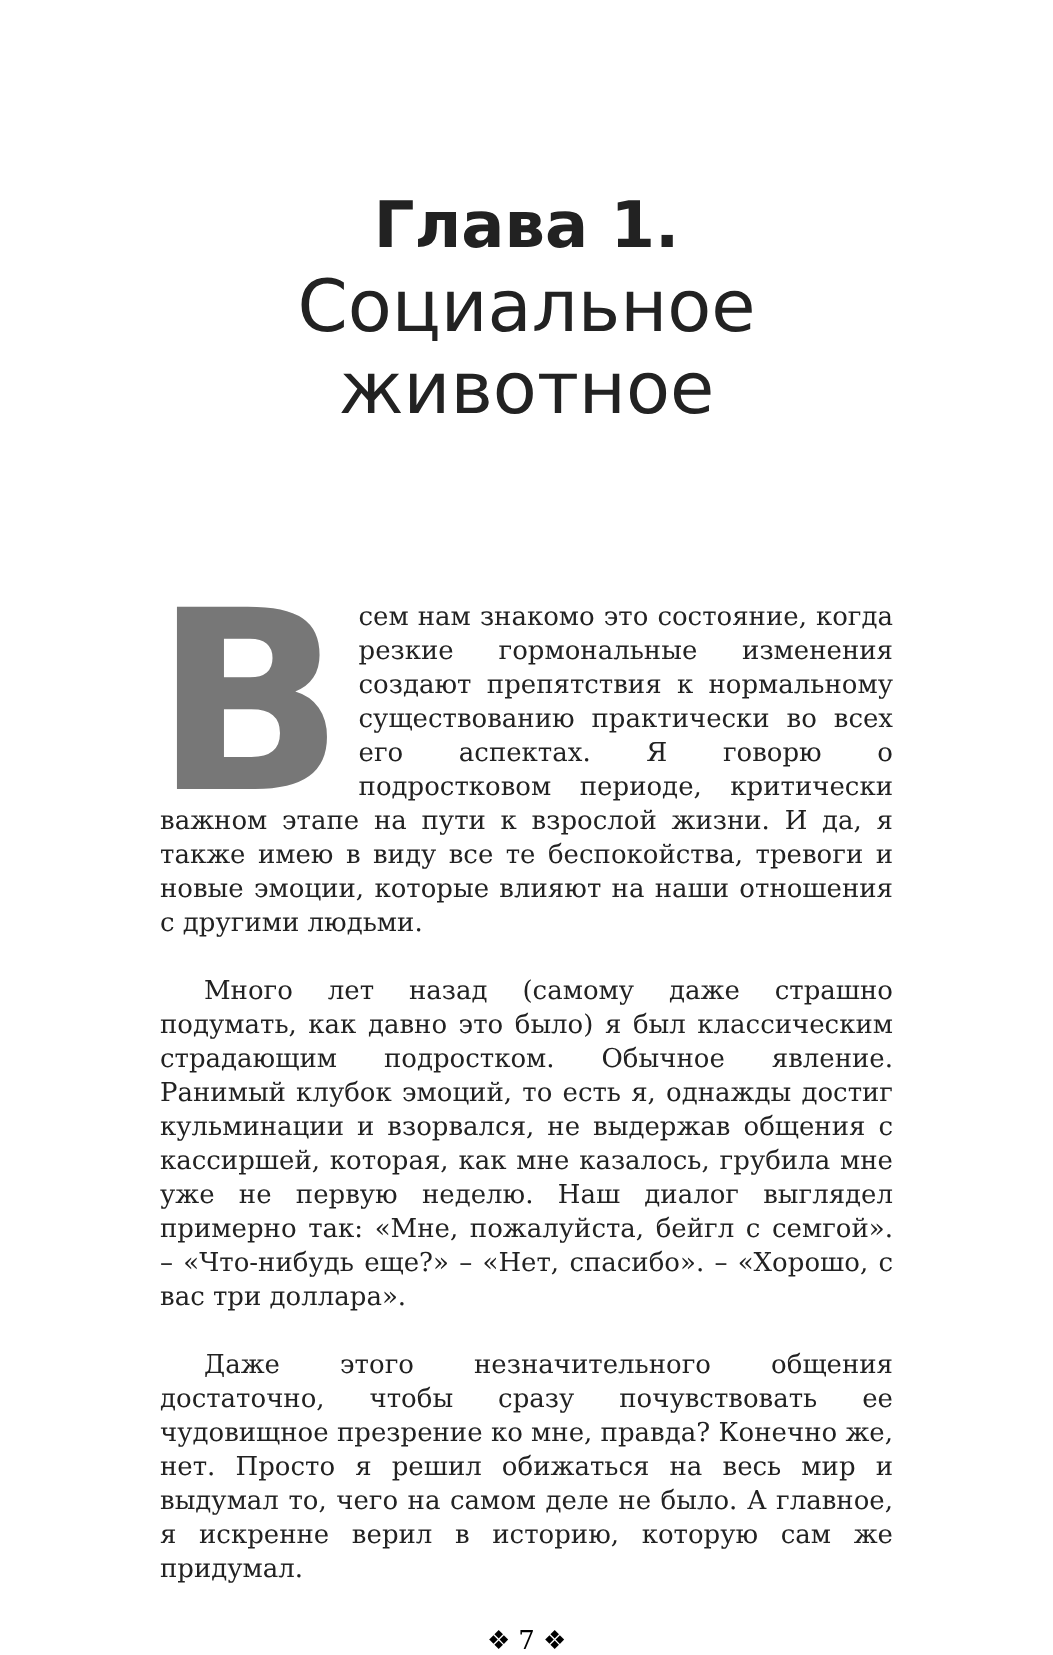Глава 1.
Социальное
животное
Всем нам знакомо это состояние, когда резкие гормональные изменения создают препятствия к нормальному существованию практически во всех его аспектах. Я говорю о подростковом периоде, критически важном этапе на пути к взрослой жизни. И да, я также имею в виду все те беспокойства, тревоги и новые эмоции, которые влияют на наши отношения с другими людьми.
Много лет назад (самому даже страшно подумать, как давно это было) я был классическим страдающим подростком. Обычное явление. Ранимый клубок эмоций, то есть я, однажды достиг кульминации и взорвался, не выдержав общения с кассиршей, которая, как мне казалось, грубила мне уже не первую неделю. Наш диалог выглядел примерно так: «Мне, пожалуйста, бейгл с семгой». – «Что-нибудь еще?» – «Нет, спасибо». – «Хорошо, с вас три доллара».
Даже этого незначительного общения достаточно, чтобы сразу почувствовать ее чудовищное презрение ко мне, правда? Конечно же, нет. Просто я решил обижаться на весь мир и выдумал то, чего на самом деле не было. А главное, я искренне верил в историю, которую сам же придумал.
❖ 7 ❖